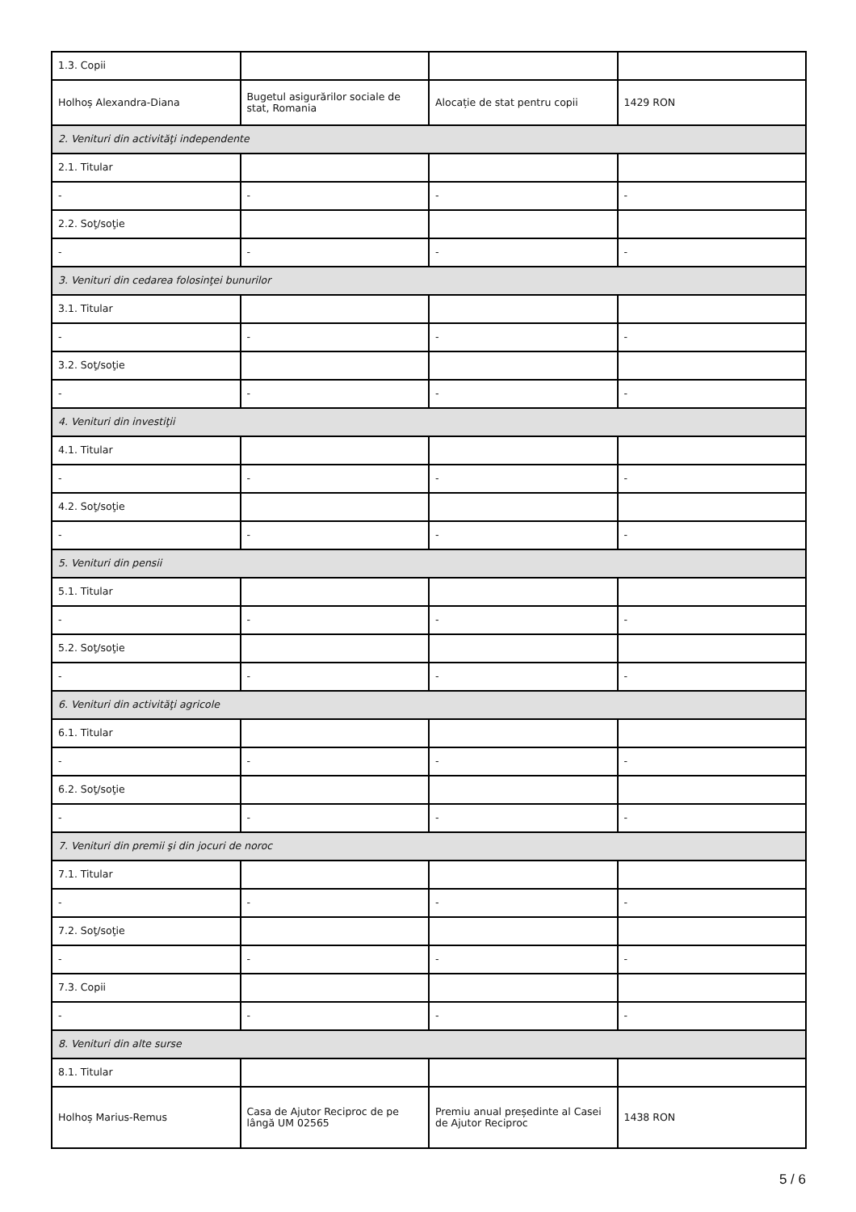| 1.3. Copii | | | |
| Holhoș Alexandra-Diana | Bugetul asigurărilor sociale de stat, Romania | Alocație de stat pentru copii | 1429 RON |
| 2. Venituri din activităţi independente | | | |
| 2.1. Titular | | | |
| - | - | - | - |
| 2.2. Soţ/soţie | | | |
| - | - | - | - |
| 3. Venituri din cedarea folosinţei bunurilor | | | |
| 3.1. Titular | | | |
| - | - | - | - |
| 3.2. Soţ/soţie | | | |
| - | - | - | - |
| 4. Venituri din investiţii | | | |
| 4.1. Titular | | | |
| - | - | - | - |
| 4.2. Soţ/soţie | | | |
| - | - | - | - |
| 5. Venituri din pensii | | | |
| 5.1. Titular | | | |
| - | - | - | - |
| 5.2. Soţ/soţie | | | |
| - | - | - | - |
| 6. Venituri din activităţi agricole | | | |
| 6.1. Titular | | | |
| - | - | - | - |
| 6.2. Soţ/soţie | | | |
| - | - | - | - |
| 7. Venituri din premii şi din jocuri de noroc | | | |
| 7.1. Titular | | | |
| - | - | - | - |
| 7.2. Soţ/soţie | | | |
| - | - | - | - |
| 7.3. Copii | | | |
| - | - | - | - |
| 8. Venituri din alte surse | | | |
| 8.1. Titular | | | |
| Holhoș Marius-Remus | Casa de Ajutor Reciproc de pe lângă UM 02565 | Premiu anual președinte al Casei de Ajutor Reciproc | 1438 RON |
5 / 6